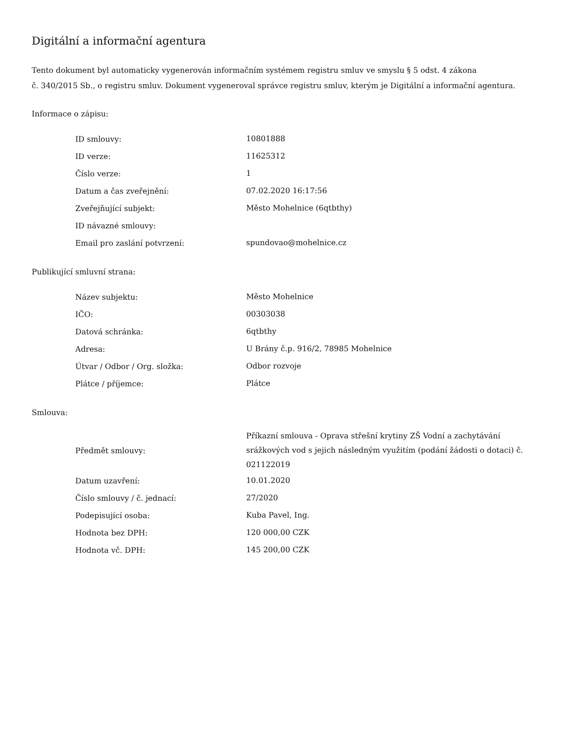Digitální a informační agentura
Tento dokument byl automaticky vygenerován informačním systémem registru smluv ve smyslu § 5 odst. 4 zákona
č. 340/2015 Sb., o registru smluv. Dokument vygeneroval správce registru smluv, kterým je Digitální a informační agentura.
Informace o zápisu:
| ID smlouvy: | 10801888 |
| ID verze: | 11625312 |
| Číslo verze: | 1 |
| Datum a čas zveřejnění: | 07.02.2020 16:17:56 |
| Zveřejňující subjekt: | Město Mohelnice (6qtbthy) |
| ID návazné smlouvy: | |
| Email pro zaslání potvrzení: | spundovao@mohelnice.cz |
Publikující smluvní strana:
| Název subjektu: | Město Mohelnice |
| IČO: | 00303038 |
| Datová schránka: | 6qtbthy |
| Adresa: | U Brány č.p. 916/2, 78985 Mohelnice |
| Útvar / Odbor / Org. složka: | Odbor rozvoje |
| Plátce / příjemce: | Plátce |
Smlouva:
| Předmět smlouvy: | Příkazní smlouva - Oprava střešní krytiny ZŠ Vodní a zachytávání srážkových vod s jejich následným využitím (podání žádosti o dotaci) č. 021122019 |
| Datum uzavření: | 10.01.2020 |
| Číslo smlouvy / č. jednací: | 27/2020 |
| Podepisující osoba: | Kuba Pavel, Ing. |
| Hodnota bez DPH: | 120 000,00 CZK |
| Hodnota vč. DPH: | 145 200,00 CZK |